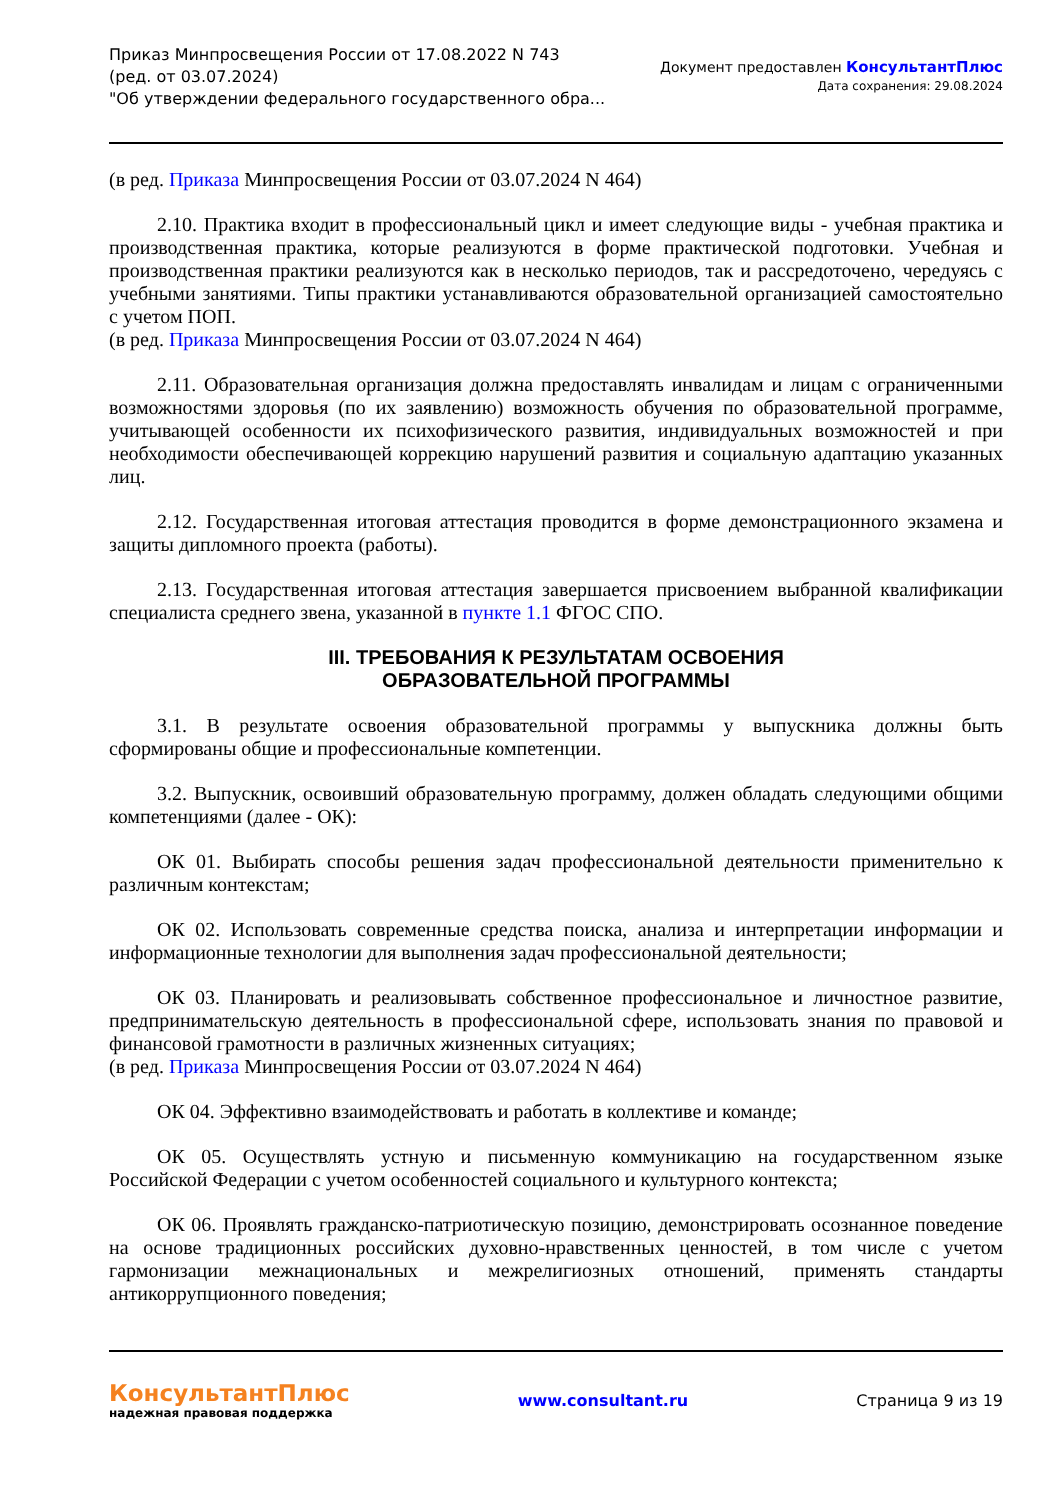Приказ Минпросвещения России от 17.08.2022 N 743
(ред. от 03.07.2024)
"Об утверждении федерального государственного обра...
Документ предоставлен КонсультантПлюс
Дата сохранения: 29.08.2024
(в ред. Приказа Минпросвещения России от 03.07.2024 N 464)
2.10. Практика входит в профессиональный цикл и имеет следующие виды - учебная практика и производственная практика, которые реализуются в форме практической подготовки. Учебная и производственная практики реализуются как в несколько периодов, так и рассредоточено, чередуясь с учебными занятиями. Типы практики устанавливаются образовательной организацией самостоятельно с учетом ПОП.
(в ред. Приказа Минпросвещения России от 03.07.2024 N 464)
2.11. Образовательная организация должна предоставлять инвалидам и лицам с ограниченными возможностями здоровья (по их заявлению) возможность обучения по образовательной программе, учитывающей особенности их психофизического развития, индивидуальных возможностей и при необходимости обеспечивающей коррекцию нарушений развития и социальную адаптацию указанных лиц.
2.12. Государственная итоговая аттестация проводится в форме демонстрационного экзамена и защиты дипломного проекта (работы).
2.13. Государственная итоговая аттестация завершается присвоением выбранной квалификации специалиста среднего звена, указанной в пункте 1.1 ФГОС СПО.
III. ТРЕБОВАНИЯ К РЕЗУЛЬТАТАМ ОСВОЕНИЯ
ОБРАЗОВАТЕЛЬНОЙ ПРОГРАММЫ
3.1. В результате освоения образовательной программы у выпускника должны быть сформированы общие и профессиональные компетенции.
3.2. Выпускник, освоивший образовательную программу, должен обладать следующими общими компетенциями (далее - ОК):
ОК 01. Выбирать способы решения задач профессиональной деятельности применительно к различным контекстам;
ОК 02. Использовать современные средства поиска, анализа и интерпретации информации и информационные технологии для выполнения задач профессиональной деятельности;
ОК 03. Планировать и реализовывать собственное профессиональное и личностное развитие, предпринимательскую деятельность в профессиональной сфере, использовать знания по правовой и финансовой грамотности в различных жизненных ситуациях;
(в ред. Приказа Минпросвещения России от 03.07.2024 N 464)
ОК 04. Эффективно взаимодействовать и работать в коллективе и команде;
ОК 05. Осуществлять устную и письменную коммуникацию на государственном языке Российской Федерации с учетом особенностей социального и культурного контекста;
ОК 06. Проявлять гражданско-патриотическую позицию, демонстрировать осознанное поведение на основе традиционных российских духовно-нравственных ценностей, в том числе с учетом гармонизации межнациональных и межрелигиозных отношений, применять стандарты антикоррупционного поведения;
КонсультантПлюс
надежная правовая поддержка
www.consultant.ru Страница 9 из 19